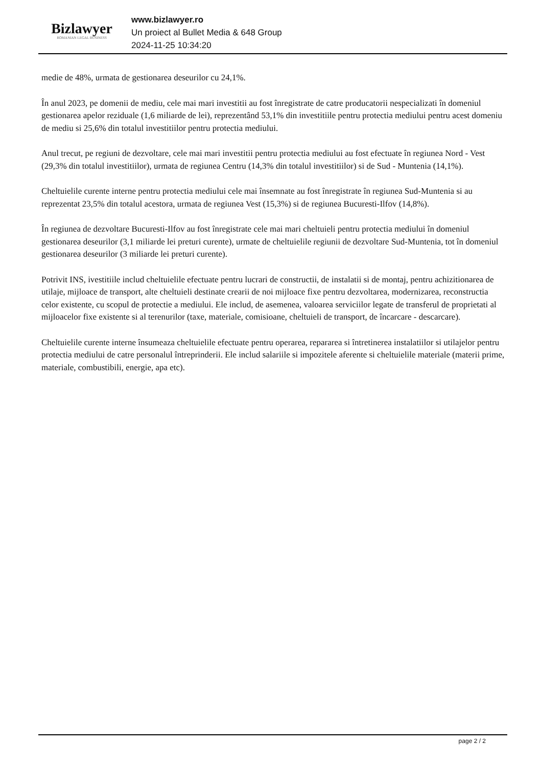Bizlawyer
ROMANIAN LEGAL BUSINESS
www.bizlawyer.ro
Un proiect al Bullet Media & 648 Group
2024-11-25 10:34:20
medie de 48%, urmata de gestionarea deseurilor cu 24,1%.
În anul 2023, pe domenii de mediu, cele mai mari investitii au fost înregistrate de catre producatorii nespecializati în domeniul gestionarea apelor reziduale (1,6 miliarde de lei), reprezentând 53,1% din investitiile pentru protectia mediului pentru acest domeniu de mediu si 25,6% din totalul investitiilor pentru protectia mediului.
Anul trecut, pe regiuni de dezvoltare, cele mai mari investitii pentru protectia mediului au fost efectuate în regiunea Nord - Vest (29,3% din totalul investitiilor), urmata de regiunea Centru (14,3% din totalul investitiilor) si de Sud - Muntenia (14,1%).
Cheltuielile curente interne pentru protectia mediului cele mai însemnate au fost înregistrate în regiunea Sud-Muntenia si au reprezentat 23,5% din totalul acestora, urmata de regiunea Vest (15,3%) si de regiunea Bucuresti-Ilfov (14,8%).
În regiunea de dezvoltare Bucuresti-Ilfov au fost înregistrate cele mai mari cheltuieli pentru protectia mediului în domeniul gestionarea deseurilor (3,1 miliarde lei preturi curente), urmate de cheltuielile regiunii de dezvoltare Sud-Muntenia, tot în domeniul gestionarea deseurilor (3 miliarde lei preturi curente).
Potrivit INS, ivestitiile includ cheltuielile efectuate pentru lucrari de constructii, de instalatii si de montaj, pentru achizitionarea de utilaje, mijloace de transport, alte cheltuieli destinate crearii de noi mijloace fixe pentru dezvoltarea, modernizarea, reconstructia celor existente, cu scopul de protectie a mediului. Ele includ, de asemenea, valoarea serviciilor legate de transferul de proprietati al mijloacelor fixe existente si al terenurilor (taxe, materiale, comisioane, cheltuieli de transport, de încarcare - descarcare).
Cheltuielile curente interne însumeaza cheltuielile efectuate pentru operarea, repararea si întretinerea instalatiilor si utilajelor pentru protectia mediului de catre personalul întreprinderii. Ele includ salariile si impozitele aferente si cheltuielile materiale (materii prime, materiale, combustibili, energie, apa etc).
page 2 / 2